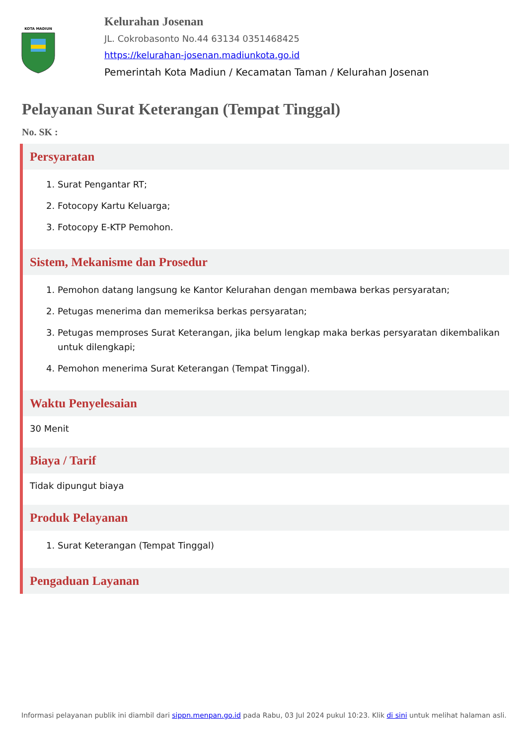KOTA MADIUN
Kelurahan Josenan
JL. Cokrobasonto No.44 63134 0351468425
https://kelurahan-josenan.madiunkota.go.id
Pemerintah Kota Madiun / Kecamatan Taman / Kelurahan Josenan
Pelayanan Surat Keterangan (Tempat Tinggal)
No. SK :
Persyaratan
1. Surat Pengantar RT;
2. Fotocopy Kartu Keluarga;
3. Fotocopy E-KTP Pemohon.
Sistem, Mekanisme dan Prosedur
1. Pemohon datang langsung ke Kantor Kelurahan dengan membawa berkas persyaratan;
2. Petugas menerima dan memeriksa berkas persyaratan;
3. Petugas memproses Surat Keterangan, jika belum lengkap maka berkas persyaratan dikembalikan untuk dilengkapi;
4. Pemohon menerima Surat Keterangan (Tempat Tinggal).
Waktu Penyelesaian
30 Menit
Biaya / Tarif
Tidak dipungut biaya
Produk Pelayanan
1. Surat Keterangan (Tempat Tinggal)
Pengaduan Layanan
Informasi pelayanan publik ini diambil dari sippn.menpan.go.id pada Rabu, 03 Jul 2024 pukul 10:23. Klik di sini untuk melihat halaman asli.